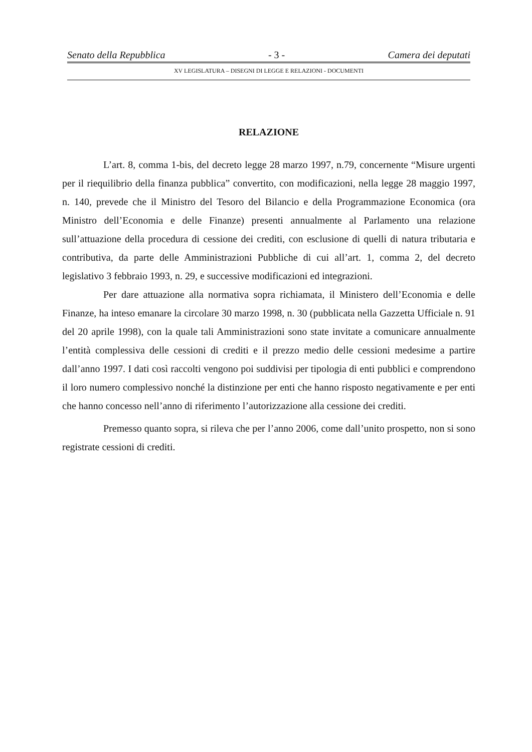Senato della Repubblica - 3 - Camera dei deputati
XV LEGISLATURA – DISEGNI DI LEGGE E RELAZIONI - DOCUMENTI
RELAZIONE
L’art. 8, comma 1-bis, del decreto legge 28 marzo 1997, n.79, concernente “Misure urgenti per il riequilibrio della finanza pubblica” convertito, con modificazioni, nella legge 28 maggio 1997, n. 140, prevede che il Ministro del Tesoro del Bilancio e della Programmazione Economica (ora Ministro dell’Economia e delle Finanze) presenti annualmente al Parlamento una relazione sull’attuazione della procedura di cessione dei crediti, con esclusione di quelli di natura tributaria e contributiva, da parte delle Amministrazioni Pubbliche di cui all’art. 1, comma 2, del decreto legislativo 3 febbraio 1993, n. 29, e successive modificazioni ed integrazioni.
Per dare attuazione alla normativa sopra richiamata, il Ministero dell’Economia e delle Finanze, ha inteso emanare la circolare 30 marzo 1998, n. 30 (pubblicata nella Gazzetta Ufficiale n. 91 del 20 aprile 1998), con la quale tali Amministrazioni sono state invitate a comunicare annualmente l’entità complessiva delle cessioni di crediti e il prezzo medio delle cessioni medesime a partire dall’anno 1997. I dati così raccolti vengono poi suddivisi per tipologia di enti pubblici e comprendono il loro numero complessivo nonché la distinzione per enti che hanno risposto negativamente e per enti che hanno concesso nell’anno di riferimento l’autorizzazione alla cessione dei crediti.
Premesso quanto sopra, si rileva che per l’anno 2006, come dall’unito prospetto, non si sono registrate cessioni di crediti.